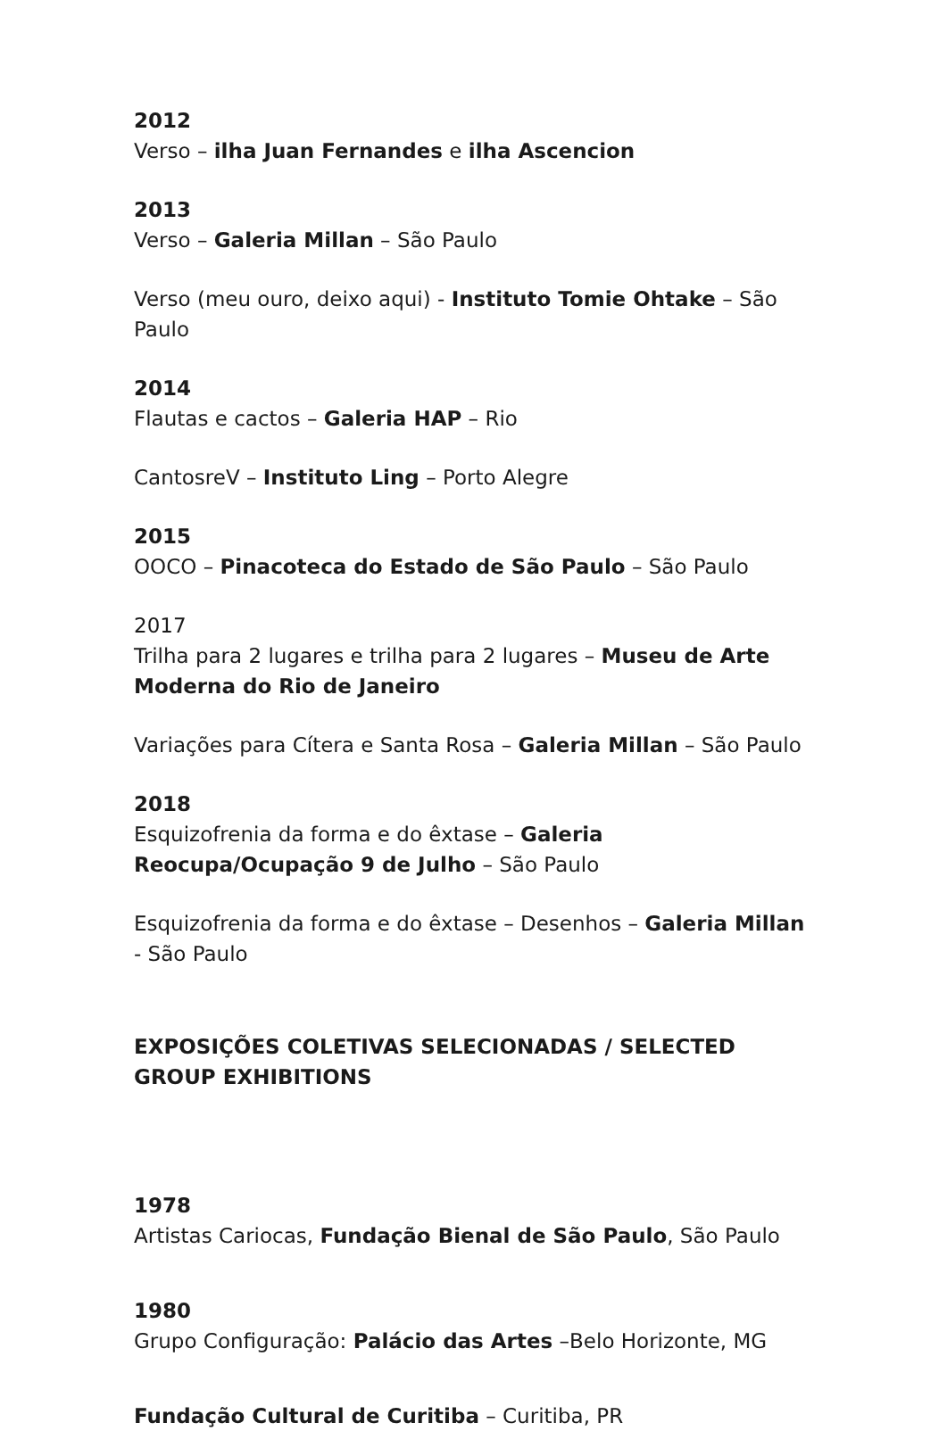2012
Verso – ilha Juan Fernandes e ilha Ascencion
2013
Verso – Galeria Millan – São Paulo
Verso (meu ouro, deixo aqui) - Instituto Tomie Ohtake – São Paulo
2014
Flautas e cactos – Galeria HAP – Rio
CantosreV – Instituto Ling – Porto Alegre
2015
OOCO – Pinacoteca do Estado de São Paulo – São Paulo
2017
Trilha para 2 lugares e trilha para 2 lugares – Museu de Arte Moderna do Rio de Janeiro
Variações para Cítera e Santa Rosa – Galeria Millan – São Paulo
2018
Esquizofrenia da forma e do êxtase – Galeria Reocupa/Ocupação 9 de Julho – São Paulo
Esquizofrenia da forma e do êxtase – Desenhos – Galeria Millan - São Paulo
EXPOSIÇÕES COLETIVAS SELECIONADAS / SELECTED GROUP EXHIBITIONS
1978
Artistas Cariocas, Fundação Bienal de São Paulo, São Paulo
1980
Grupo Configuração: Palácio das Artes –Belo Horizonte, MG
Fundação Cultural de Curitiba – Curitiba, PR